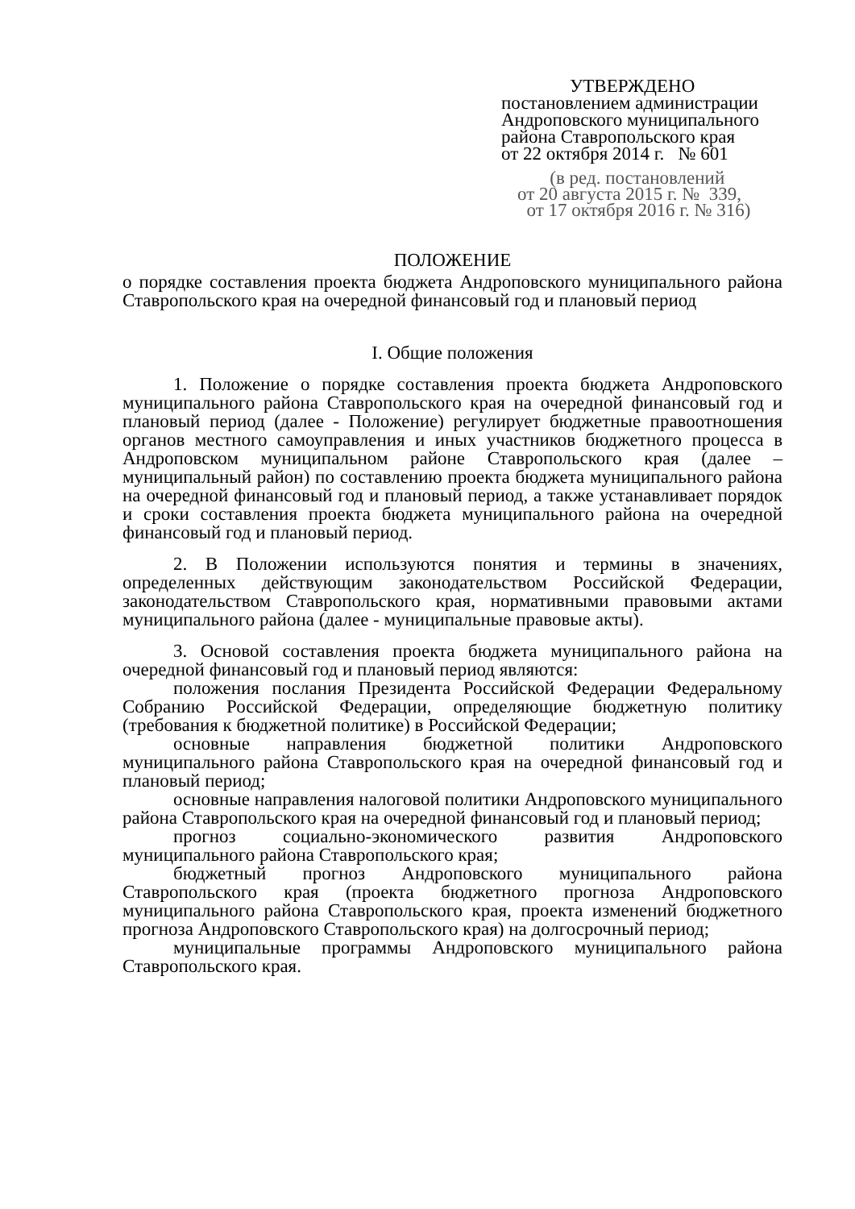УТВЕРЖДЕНО
постановлением администрации
Андроповского муниципального
района Ставропольского края
от 22 октября 2014 г. № 601
(в ред. постановлений
от 20 августа 2015 г. № 339,
от 17 октября 2016 г. № 316)
ПОЛОЖЕНИЕ
о порядке составления проекта бюджета Андроповского муниципального района Ставропольского края на очередной финансовый год и плановый период
I. Общие положения
1. Положение о порядке составления проекта бюджета Андроповского муниципального района Ставропольского края на очередной финансовый год и плановый период (далее - Положение) регулирует бюджетные правоотношения органов местного самоуправления и иных участников бюджетного процесса в Андроповском муниципальном районе Ставропольского края (далее – муниципальный район) по составлению проекта бюджета муниципального района на очередной финансовый год и плановый период, а также устанавливает порядок и сроки составления проекта бюджета муниципального района на очередной финансовый год и плановый период.
2. В Положении используются понятия и термины в значениях, определенных действующим законодательством Российской Федерации, законодательством Ставропольского края, нормативными правовыми актами муниципального района (далее - муниципальные правовые акты).
3. Основой составления проекта бюджета муниципального района на очередной финансовый год и плановый период являются:
положения послания Президента Российской Федерации Федеральному Собранию Российской Федерации, определяющие бюджетную политику (требования к бюджетной политике) в Российской Федерации;
основные направления бюджетной политики Андроповского муниципального района Ставропольского края на очередной финансовый год и плановый период;
основные направления налоговой политики Андроповского муниципального района Ставропольского края на очередной финансовый год и плановый период;
прогноз социально-экономического развития Андроповского муниципального района Ставропольского края;
бюджетный прогноз Андроповского муниципального района Ставропольского края (проекта бюджетного прогноза Андроповского муниципального района Ставропольского края, проекта изменений бюджетного прогноза Андроповского Ставропольского края) на долгосрочный период;
муниципальные программы Андроповского муниципального района Ставропольского края.